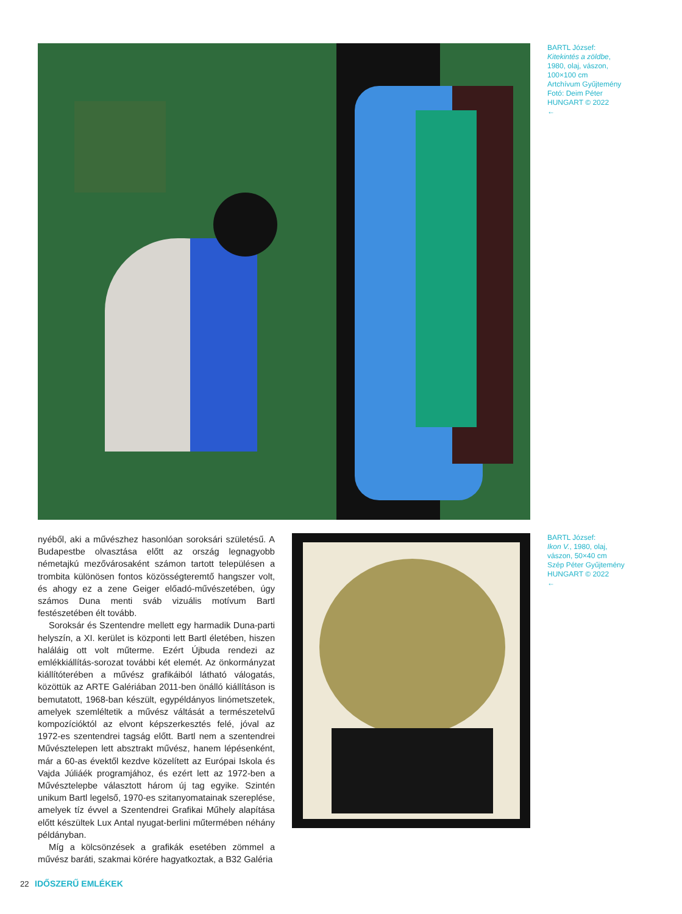BARTL József:
Kitekintés a zöldbe,
1980, olaj, vászon,
100×100 cm
Artchívum Gyűjtemény
Fotó: Deim Péter
HUNGART © 2022
←
nyéből, aki a művészhez hasonlóan soroksári születésű. A Budapestbe olvasztása előtt az ország legnagyobb németajkú mezővárosaként számon tartott településen a trombita különösen fontos közösségteremtő hangszer volt, és ahogy ez a zene Geiger előadó-művészetében, úgy számos Duna menti sváb vizuális motívum Bartl festészetében élt tovább.
Soroksár és Szentendre mellett egy harmadik Duna-parti helyszín, a XI. kerület is központi lett Bartl életében, hiszen haláláig ott volt műterme. Ezért Újbuda rendezi az emlékkiállítás-sorozat további két elemét. Az önkormányzat kiállítóterében a művész grafikáiból látható válogatás, közöttük az ARTE Galériában 2011-ben önálló kiállításon is bemutatott, 1968-ban készült, egypéldányos linómetszetek, amelyek szemléltetik a művész váltását a természetelvű kompozícióktól az elvont képszerkesztés felé, jóval az 1972-es szentendrei tagság előtt. Bartl nem a szentendrei Művésztelepen lett absztrakt művész, hanem lépésenként, már a 60-as évektől kezdve közelített az Európai Iskola és Vajda Júliáék programjához, és ezért lett az 1972-ben a Művésztelepbe választott három új tag egyike. Szintén unikum Bartl legelső, 1970-es szitanyomatainak szereplése, amelyek tíz évvel a Szentendrei Grafikai Műhely alapítása előtt készültek Lux Antal nyugat-berlini műtermében néhány példányban.
Míg a kölcsönzések a grafikák esetében zömmel a művész baráti, szakmai körére hagyatkoztak, a B32 Galéria
BARTL József:
Ikon V., 1980, olaj,
vászon, 50×40 cm
Szép Péter Gyűjtemény
HUNGART © 2022
←
22 IDŐSZERŰ EMLÉKEK